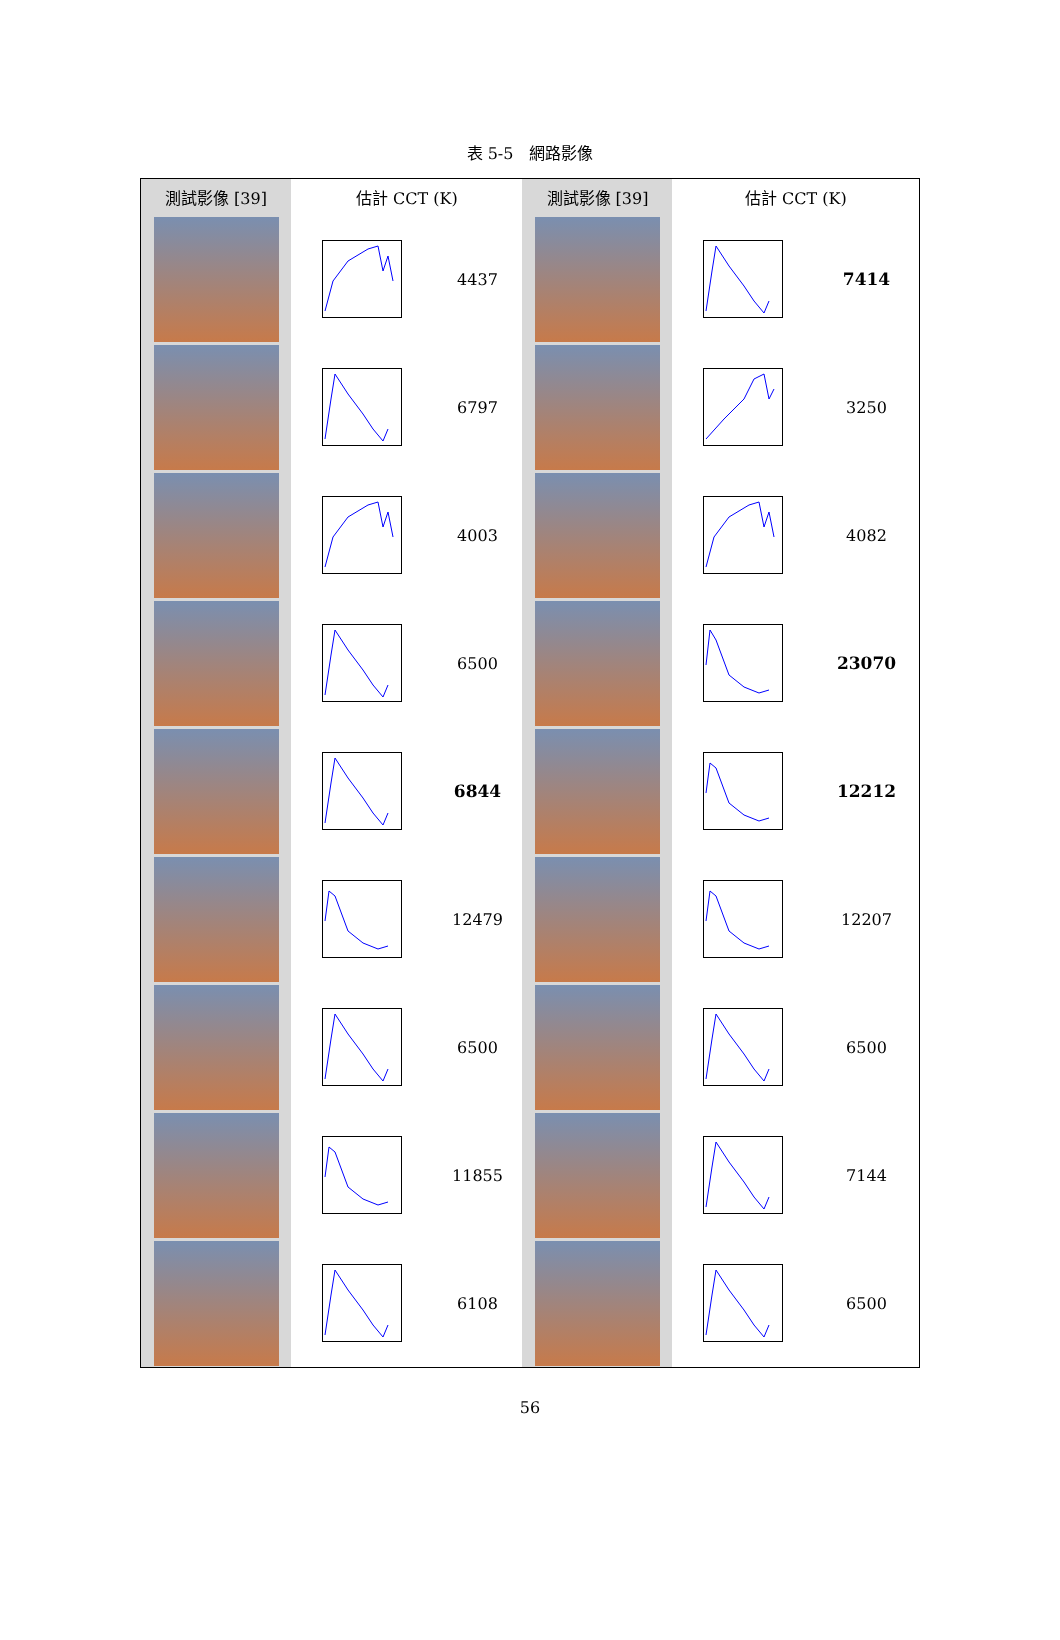表 5-5　網路影像
| 測試影像 [39] | 估計 CCT (K) | | 測試影像 [39] | 估計 CCT (K) | |
| --- | --- | --- | --- | --- | --- |
| | | 4437 | | | 7414 |
| | | 6797 | | | 3250 |
| | | 4003 | | | 4082 |
| | | 6500 | | | 23070 |
| | | 6844 | | | 12212 |
| | | 12479 | | | 12207 |
| | | 6500 | | | 6500 |
| | | 11855 | | | 7144 |
| | | 6108 | | | 6500 |
56